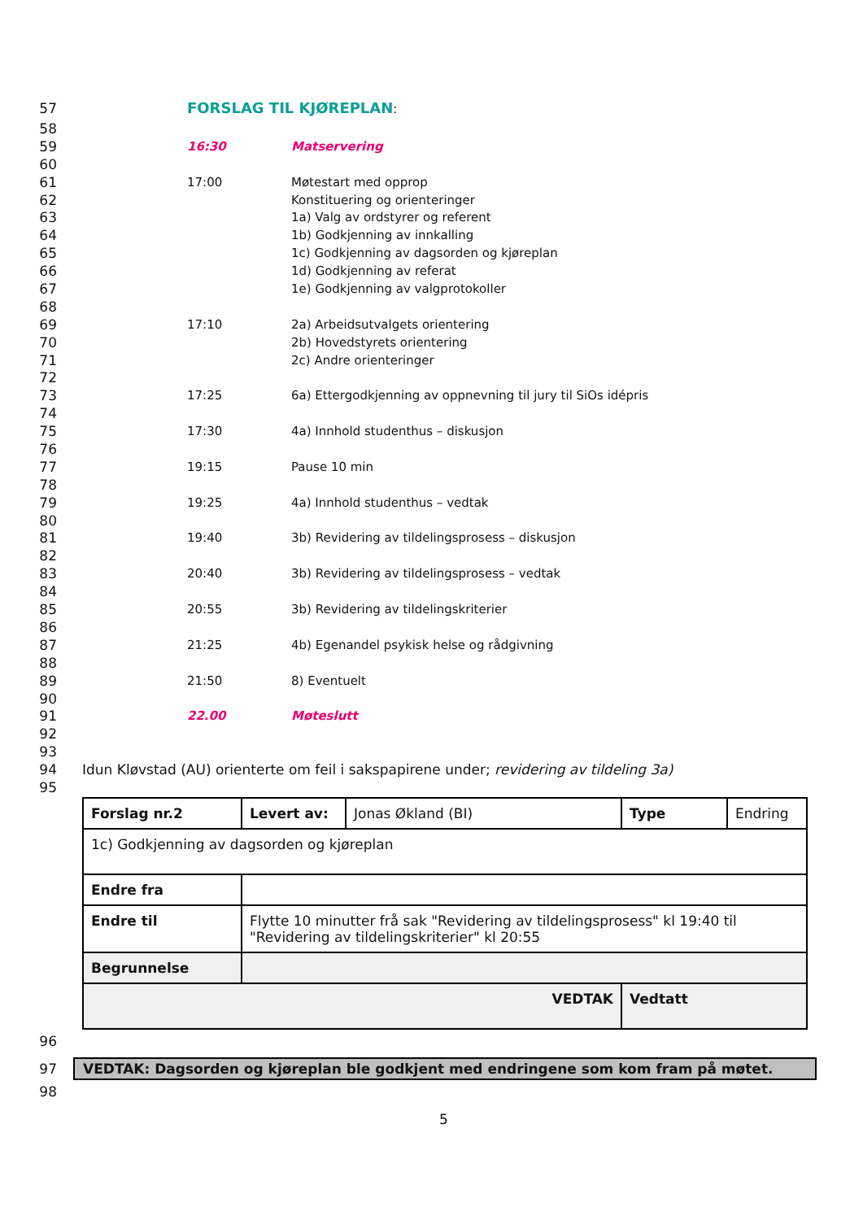57 FORSLAG TIL KJØREPLAN:
58
59 16:30 Matservering
60
61 17:00 Møtestart med opprop
62 Konstituering og orienteringer
63 1a) Valg av ordstyrer og referent
64 1b) Godkjenning av innkalling
65 1c) Godkjenning av dagsorden og kjøreplan
66 1d) Godkjenning av referat
67 1e) Godkjenning av valgprotokoller
68
69 17:10 2a) Arbeidsutvalgets orientering
70 2b) Hovedstyrets orientering
71 2c) Andre orienteringer
72
73 17:25 6a) Ettergodkjenning av oppnevning til jury til SiOs idépris
74
75 17:30 4a) Innhold studenthus – diskusjon
76
77 19:15 Pause 10 min
78
79 19:25 4a) Innhold studenthus – vedtak
80
81 19:40 3b) Revidering av tildelingsprosess – diskusjon
82
83 20:40 3b) Revidering av tildelingsprosess – vedtak
84
85 20:55 3b) Revidering av tildelingskriterier
86
87 21:25 4b) Egenandel psykisk helse og rådgivning
88
89 21:50 8) Eventuelt
90
91 22.00 Møteslutt
92
93
94 Idun Kløvstad (AU) orienterte om feil i sakspapirene under; revidering av tildeling 3a)
95
| Forslag nr.2 | Levert av: | Jonas Økland (BI) | Type | Endring |
| 1c) Godkjenning av dagsorden og kjøreplan | | | | |
| Endre fra | | | | |
| Endre til | Flytte 10 minutter frå sak "Revidering av tildelingsprosess" kl 19:40 til "Revidering av tildelingskriterier" kl 20:55 | | | |
| Begrunnelse | | | | |
| VEDTAK | | | Vedtatt | |
96
97 VEDTAK: Dagsorden og kjøreplan ble godkjent med endringene som kom fram på møtet.
98
5